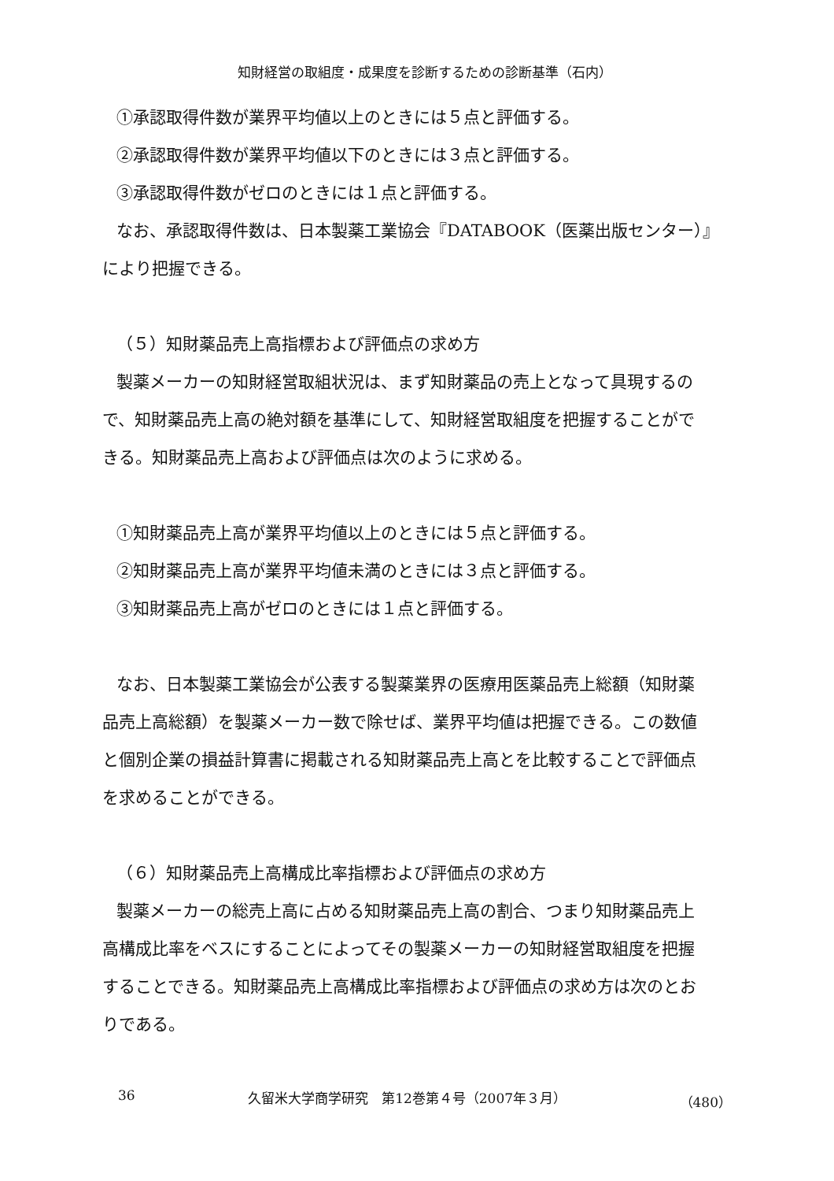知財経営の取組度・成果度を診断するための診断基準（石内）
①承認取得件数が業界平均値以上のときには５点と評価する。
②承認取得件数が業界平均値以下のときには３点と評価する。
③承認取得件数がゼロのときには１点と評価する。
なお、承認取得件数は、日本製薬工業協会『DATABOOK（医薬出版センター）』
により把握できる。
（５）知財薬品売上高指標および評価点の求め方
製薬メーカーの知財経営取組状況は、まず知財薬品の売上となって具現するの
で、知財薬品売上高の絶対額を基準にして、知財経営取組度を把握することがで
きる。知財薬品売上高および評価点は次のように求める。
①知財薬品売上高が業界平均値以上のときには５点と評価する。
②知財薬品売上高が業界平均値未満のときには３点と評価する。
③知財薬品売上高がゼロのときには１点と評価する。
なお、日本製薬工業協会が公表する製薬業界の医療用医薬品売上総額（知財薬
品売上高総額）を製薬メーカー数で除せば、業界平均値は把握できる。この数値
と個別企業の損益計算書に掲載される知財薬品売上高とを比較することで評価点
を求めることができる。
（６）知財薬品売上高構成比率指標および評価点の求め方
製薬メーカーの総売上高に占める知財薬品売上高の割合、つまり知財薬品売上
高構成比率をベスにすることによってその製薬メーカーの知財経営取組度を把握
することできる。知財薬品売上高構成比率指標および評価点の求め方は次のとお
りである。
36 久留米大学商学研究　第12巻第４号（2007年３月） （480）